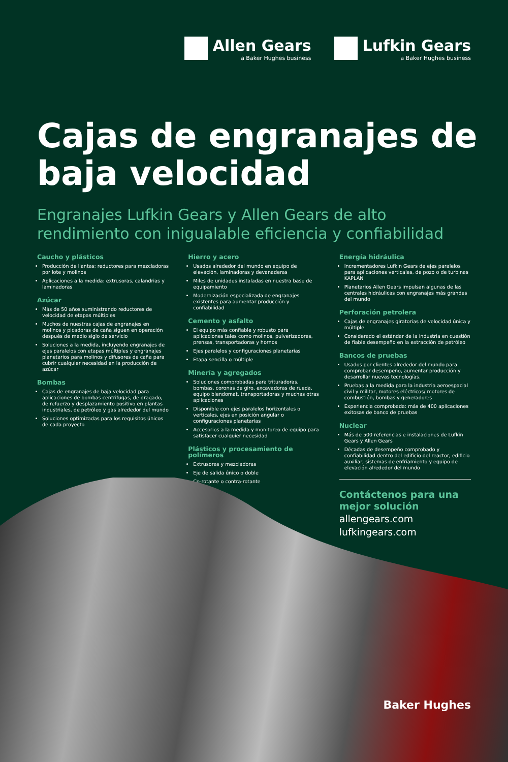Allen Gears
a Baker Hughes business
Lufkin Gears
a Baker Hughes business
Cajas de engranajes de
baja velocidad
Engranajes Lufkin Gears y Allen Gears de alto
rendimiento con inigualable eficiencia y confiabilidad
Caucho y plásticos
Producción de llantas: reductores para mezcladoras por lote y molinos
Aplicaciones a la medida: extrusoras, calandrias y laminadoras
Azúcar
Más de 50 años suministrando reductores de velocidad de etapas múltiples
Muchos de nuestras cajas de engranajes en molinos y picadoras de caña siguen en operación después de medio siglo de servicio
Soluciones a la medida, incluyendo engranajes de ejes paralelos con etapas múltiples y engranajes planetarios para molinos y difusores de caña para cubrir cualquier necesidad en la producción de azúcar
Bombas
Cajas de engranajes de baja velocidad para aplicaciones de bombas centrifugas, de dragado, de refuerzo y desplazamiento positivo en plantas industriales, de petróleo y gas alrededor del mundo
Soluciones optimizadas para los requisitos únicos de cada proyecto
Hierro y acero
Usados alrededor del mundo en equipo de elevación, laminadoras y devanaderas
Miles de unidades instaladas en nuestra base de equipamiento
Modernización especializada de engranajes existentes para aumentar producción y confiabilidad
Cemento y asfalto
El equipo más confiable y robusto para aplicaciones tales como molinos, pulverizadores, prensas, transportadoras y hornos
Ejes paralelos y configuraciones planetarias
Etapa sencilla o múltiple
Minería y agregados
Soluciones comprobadas para trituradoras, bombas, coronas de giro, excavadoras de rueda, equipo blendomat, transportadoras y muchas otras aplicaciones
Disponible con ejes paralelos horizontales o verticales, ejes en posición angular o configuraciones planetarias
Accesorios a la medida y monitoreo de equipo para satisfacer cualquier necesidad
Plásticos y procesamiento de polímeros
Extrusoras y mezcladoras
Eje de salida único o doble
Co-rotante o contra-rotante
Energía hidráulica
Incrementadores Lufkin Gears de ejes paralelos para aplicaciones verticales, de pozo o de turbinas KAPLAN
Planetarios Allen Gears impulsan algunas de las centrales hidráulicas con engranajes más grandes del mundo
Perforación petrolera
Cajas de engranajes giratorias de velocidad única y múltiple
Considerado el estándar de la industria en cuestión de fiable desempeño en la extracción de petróleo
Bancos de pruebas
Usados por clientes alrededor del mundo para comprobar desempeño, aumentar producción y desarrollar nuevas tecnologías.
Pruebas a la medida para la industria aeroespacial civil y militar, motores eléctricos/ motores de combustión, bombas y generadores
Experiencia comprobada: más de 400 aplicaciones exitosas de banco de pruebas
Nuclear
Más de 500 referencias e instalaciones de Lufkin Gears y Allen Gears
Décadas de desempeño comprobado y confiabilidad dentro del edificio del reactor, edificio auxiliar, sistemas de enfriamiento y equipo de elevación alrededor del mundo
Contáctenos para una mejor solución
allengears.com
lufkingears.com
Baker Hughes